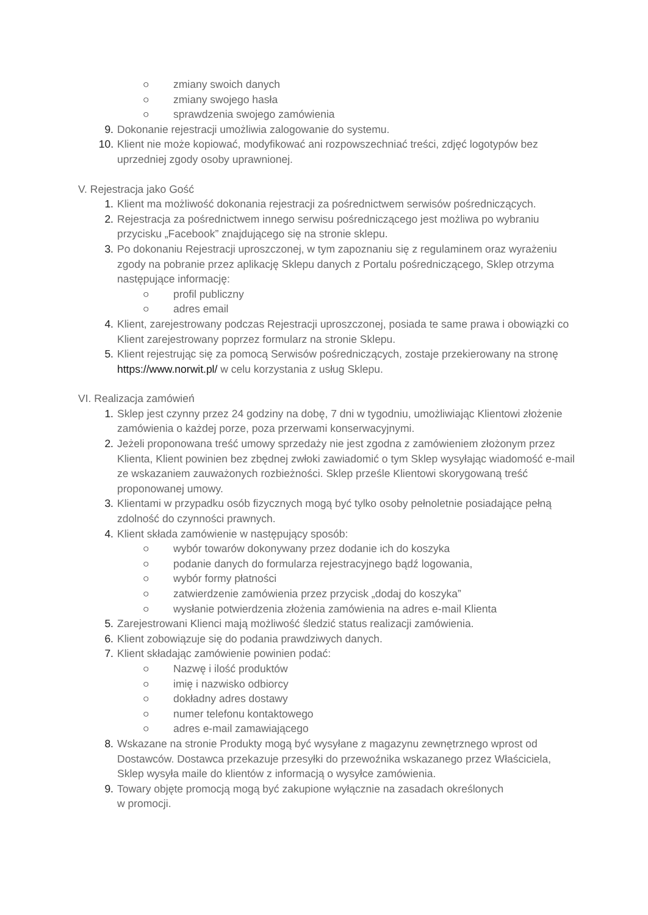○ zmiany swoich danych
○ zmiany swojego hasła
○ sprawdzenia swojego zamówienia
9. Dokonanie rejestracji umożliwia zalogowanie do systemu.
10. Klient nie może kopiować, modyfikować ani rozpowszechniać treści, zdjęć logotypów bez uprzedniej zgody osoby uprawnionej.
V. Rejestracja jako Gość
1. Klient ma możliwość dokonania rejestracji za pośrednictwem serwisów pośredniczących.
2. Rejestracja za pośrednictwem innego serwisu pośredniczącego jest możliwa po wybraniu przycisku „Facebook” znajdującego się na stronie sklepu.
3. Po dokonaniu Rejestracji uproszczonej, w tym zapoznaniu się z regulaminem oraz wyrażeniu zgody na pobranie przez aplikację Sklepu danych z Portalu pośredniczącego, Sklep otrzyma następujące informację:
○ profil publiczny
○ adres email
4. Klient, zarejestrowany podczas Rejestracji uproszczonej, posiada te same prawa i obowiązki co Klient zarejestrowany poprzez formularz na stronie Sklepu.
5. Klient rejestrując się za pomocą Serwisów pośredniczących, zostaje przekierowany na stronę https://www.norwit.pl/ w celu korzystania z usług Sklepu.
VI. Realizacja zamówień
1. Sklep jest czynny przez 24 godziny na dobę, 7 dni w tygodniu, umożliwiając Klientowi złożenie zamówienia o każdej porze, poza przerwami konserwacyjnymi.
2. Jeżeli proponowana treść umowy sprzedaży nie jest zgodna z zamówieniem złożonym przez Klienta, Klient powinien bez zbędnej zwłoki zawiadomić o tym Sklep wysyłając wiadomość e-mail ze wskazaniem zauważonych rozbieżności. Sklep prześle Klientowi skorygowaną treść proponowanej umowy.
3. Klientami w przypadku osób fizycznych mogą być tylko osoby pełnoletnie posiadające pełną zdolność do czynności prawnych.
4. Klient składa zamówienie w następujący sposób:
○ wybór towarów dokonywany przez dodanie ich do koszyka
○ podanie danych do formularza rejestracyjnego bądź logowania,
○ wybór formy płatności
○ zatwierdzenie zamówienia przez przycisk „dodaj do koszyka”
○ wysłanie potwierdzenia złożenia zamówienia na adres e-mail Klienta
5. Zarejestrowani Klienci mają możliwość śledzić status realizacji zamówienia.
6. Klient zobowiązuje się do podania prawdziwych danych.
7. Klient składając zamówienie powinien podać:
○ Nazwę i ilość produktów
○ imię i nazwisko odbiorcy
○ dokładny adres dostawy
○ numer telefonu kontaktowego
○ adres e-mail zamawiającego
8. Wskazane na stronie Produkty mogą być wysyłane z magazynu zewnętrznego wprost od Dostawców. Dostawca przekazuje przesyłki do przewoźnika wskazanego przez Właściciela, Sklep wysyła maile do klientów z informacją o wysyłce zamówienia.
9. Towary objęte promocją mogą być zakupione wyłącznie na zasadach określonych
w promocji.